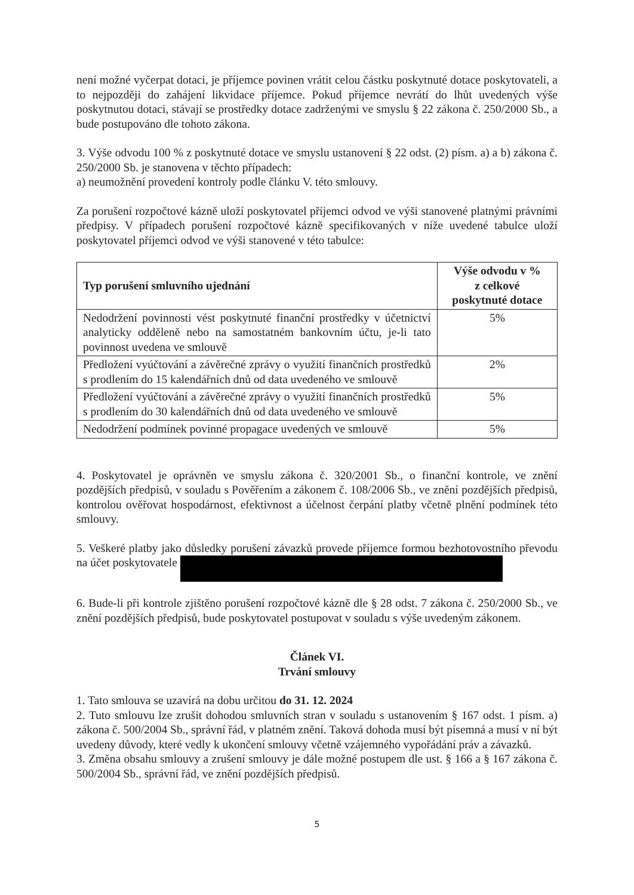není možné vyčerpat dotaci, je příjemce povinen vrátit celou částku poskytnuté dotace poskytovateli, a to nejpozději do zahájení likvidace příjemce. Pokud příjemce nevrátí do lhůt uvedených výše poskytnutou dotaci, stávají se prostředky dotace zadrženými ve smyslu § 22 zákona č. 250/2000 Sb., a bude postupováno dle tohoto zákona.
3. Výše odvodu 100 % z poskytnuté dotace ve smyslu ustanovení § 22 odst. (2) písm. a) a b) zákona č. 250/2000 Sb. je stanovena v těchto případech:
a) neumožnění provedení kontroly podle článku V. této smlouvy.
Za porušení rozpočtové kázně uloží poskytovatel příjemci odvod ve výši stanovené platnými právními předpisy. V případech porušení rozpočtové kázně specifikovaných v níže uvedené tabulce uloží poskytovatel příjemci odvod ve výši stanovené v této tabulce:
| Typ porušení smluvního ujednání | Výše odvodu v % z celkové poskytnuté dotace |
| --- | --- |
| Nedodržení povinnosti vést poskytnuté finanční prostředky v účetnictví analyticky odděleně nebo na samostatném bankovním účtu, je-li tato povinnost uvedena ve smlouvě | 5% |
| Předložení vyúčtování a závěrečné zprávy o využití finančních prostředků s prodlením do 15 kalendářních dnů od data uvedeného ve smlouvě | 2% |
| Předložení vyúčtování a závěrečné zprávy o využití finančních prostředků s prodlením do 30 kalendářních dnů od data uvedeného ve smlouvě | 5% |
| Nedodržení podmínek povinné propagace uvedených ve smlouvě | 5% |
4. Poskytovatel je oprávněn ve smyslu zákona č. 320/2001 Sb., o finanční kontrole, ve znění pozdějších předpisů, v souladu s Pověřením a zákonem č. 108/2006 Sb., ve znění pozdějších předpisů, kontrolou ověřovat hospodárnost, efektivnost a účelnost čerpání platby včetně plnění podmínek této smlouvy.
5. Veškeré platby jako důsledky porušení závazků provede příjemce formou bezhotovostního převodu na účet poskytovatele
6. Bude-li při kontrole zjištěno porušení rozpočtové kázně dle § 28 odst. 7 zákona č. 250/2000 Sb., ve znění pozdějších předpisů, bude poskytovatel postupovat v souladu s výše uvedeným zákonem.
Článek VI.
Trvání smlouvy
1. Tato smlouva se uzavírá na dobu určitou do 31. 12. 2024
2. Tuto smlouvu lze zrušit dohodou smluvních stran v souladu s ustanovením § 167 odst. 1 písm. a) zákona č. 500/2004 Sb., správní řád, v platném znění. Taková dohoda musí být písemná a musí v ní být uvedeny důvody, které vedly k ukončení smlouvy včetně vzájemného vypořádání práv a závazků.
3. Změna obsahu smlouvy a zrušení smlouvy je dále možné postupem dle ust. § 166 a § 167 zákona č. 500/2004 Sb., správní řád, ve znění pozdějších předpisů.
5